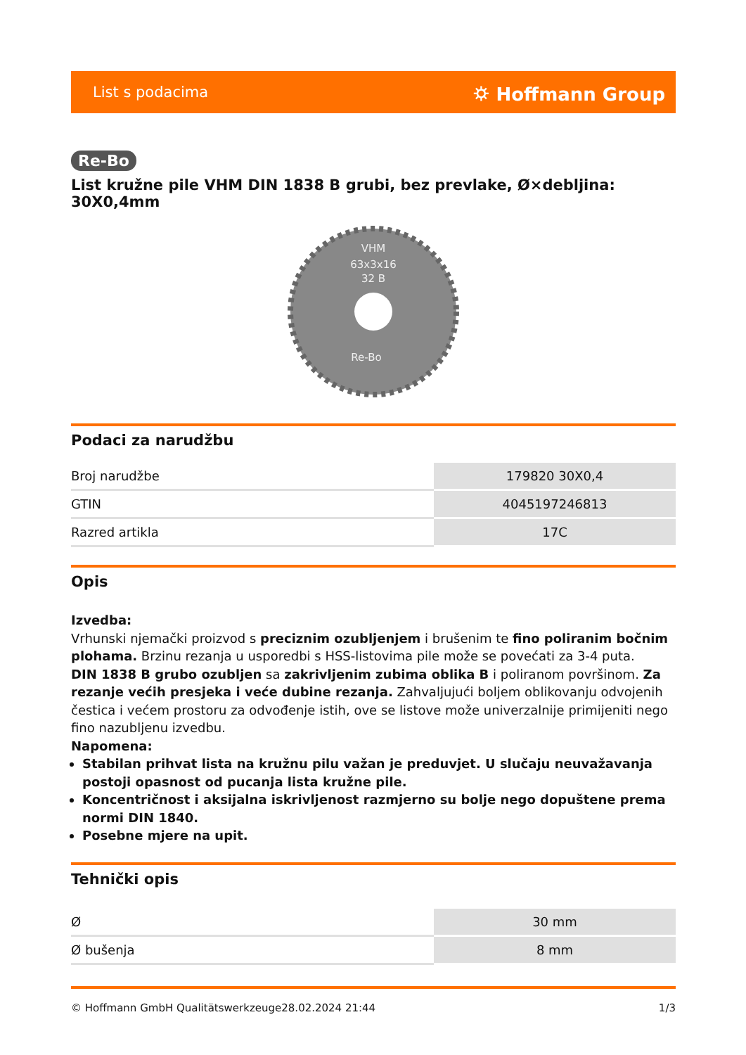List s podacima ⛭ Hoffmann Group
Re-Bo
List kružne pile VHM DIN 1838 B grubi, bez prevlake, Ø×debljina: 30X0,4mm
VHM
63x3x16
32 B
Re-Bo
Podaci za narudžbu
| Broj narudžbe | 179820 30X0,4 |
| GTIN | 4045197246813 |
| Razred artikla | 17C |
Opis
Izvedba:
Vrhunski njemački proizvod s preciznim ozubljenjem i brušenim te fino poliranim bočnim plohama. Brzinu rezanja u usporedbi s HSS-listovima pile može se povećati za 3-4 puta.
DIN 1838 B grubo ozubljen sa zakrivljenim zubima oblika B i poliranom površinom. Za rezanje većih presjeka i veće dubine rezanja. Zahvaljujući boljem oblikovanju odvojenih čestica i većem prostoru za odvođenje istih, ove se listove može univerzalnije primijeniti nego fino nazubljenu izvedbu.
Napomena:
Stabilan prihvat lista na kružnu pilu važan je preduvjet. U slučaju neuvažavanja postoji opasnost od pucanja lista kružne pile.
Koncentričnost i aksijalna iskrivljenost razmjerno su bolje nego dopuštene prema normi DIN 1840.
Posebne mjere na upit.
Tehnički opis
| Ø | 30 mm |
| Ø bušenja | 8 mm |
© Hoffmann GmbH Qualitätswerkzeuge 28.02.2024 21:44 1/3